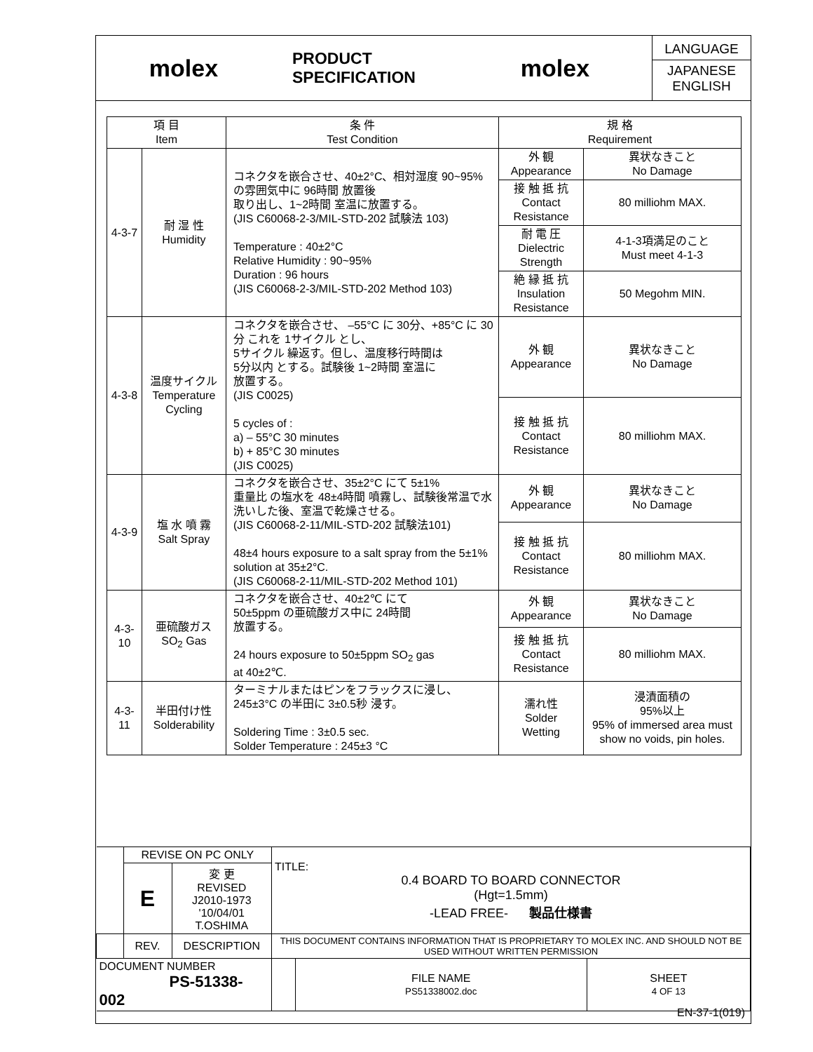molex
PRODUCT SPECIFICATION
molex
LANGUAGE
JAPANESE
ENGLISH
| 項 目 Item | | 条 件 Test Condition | 規 格 Requirement | |
| --- | --- | --- | --- | --- |
| 4-3-7 | 耐 湿 性 Humidity | コネクタを嵌合させ、40±2°C、相対湿度 90~95% の雰囲気中に 96時間 放置後 取り出し、1~2時間 室温に放置する。 (JIS C60068-2-3/MIL-STD-202 試験法 103) Temperature : 40±2°C Relative Humidity : 90~95% Duration : 96 hours (JIS C60068-2-3/MIL-STD-202 Method 103) | 外 観 Appearance | 異状なきこと No Damage |
| | | | 接 触 抵 抗 Contact Resistance | 80 milliohm MAX. |
| | | | 耐 電 圧 Dielectric Strength | 4-1-3項満足のこと Must meet 4-1-3 |
| | | | 絶 縁 抵 抗 Insulation Resistance | 50 Megohm MIN. |
| 4-3-8 | 温度サイクル Temperature Cycling | コネクタを嵌合させ、 –55°C に 30分、+85°C に 30分 これを 1サイクル とし、 5サイクル 繰返す。但し、温度移行時間は 5分以内 とする。試験後 1~2時間 室温に 放置する。 (JIS C0025) 5 cycles of : a) – 55°C 30 minutes b) + 85°C 30 minutes (JIS C0025) | 外 観 Appearance | 異状なきこと No Damage |
| | | | 接 触 抵 抗 Contact Resistance | 80 milliohm MAX. |
| 4-3-9 | 塩 水 噴 霧 Salt Spray | コネクタを嵌合させ、35±2°C にて 5±1% 重量比 の塩水を 48±4時間 噴霧し、試験後常温で水洗いした後、室温で乾燥させる。 (JIS C60068-2-11/MIL-STD-202 試験法101) 48±4 hours exposure to a salt spray from the 5±1% solution at 35±2°C. (JIS C60068-2-11/MIL-STD-202 Method 101) | 外 観 Appearance | 異状なきこと No Damage |
| | | | 接 触 抵 抗 Contact Resistance | 80 milliohm MAX. |
| 4-3-10 | 亜硫酸ガス SO<sub>2</sub> Gas | コネクタを嵌合させ、40±2℃ にて 50±5ppm の亜硫酸ガス中に 24時間 放置する。 24 hours exposure to 50±5ppm SO<sub>2</sub> gas at 40±2℃. | 外 観 Appearance | 異状なきこと No Damage |
| | | | 接 触 抵 抗 Contact Resistance | 80 milliohm MAX. |
| 4-3-11 | 半田付け性 Solderability | ターミナルまたはピンをフラックスに浸し、 245±3°C の半田に 3±0.5秒 浸す。 Soldering Time : 3±0.5 sec. Solder Temperature : 245±3 °C | 濡れ性 Solder Wetting | 浸漬面積の 95%以上 95% of immersed area must show no voids, pin holes. |
| | REVISE ON PC ONLY | | TITLE: 0.4 BOARD TO BOARD CONNECTOR (Hgt=1.5mm) -LEAD FREE- 製品仕様書 | | |
| | E | 変 更 REVISED J2010-1973 '10/04/01 T.OSHIMA | | | |
| | REV. | DESCRIPTION | THIS DOCUMENT CONTAINS INFORMATION THAT IS PROPRIETARY TO MOLEX INC. AND SHOULD NOT BE USED WITHOUT WRITTEN PERMISSION | | |
| DOCUMENT NUMBER PS-51338-002 | | | | FILE NAME PS51338002.doc | SHEET 4 OF 13 |
EN-37-1(019)